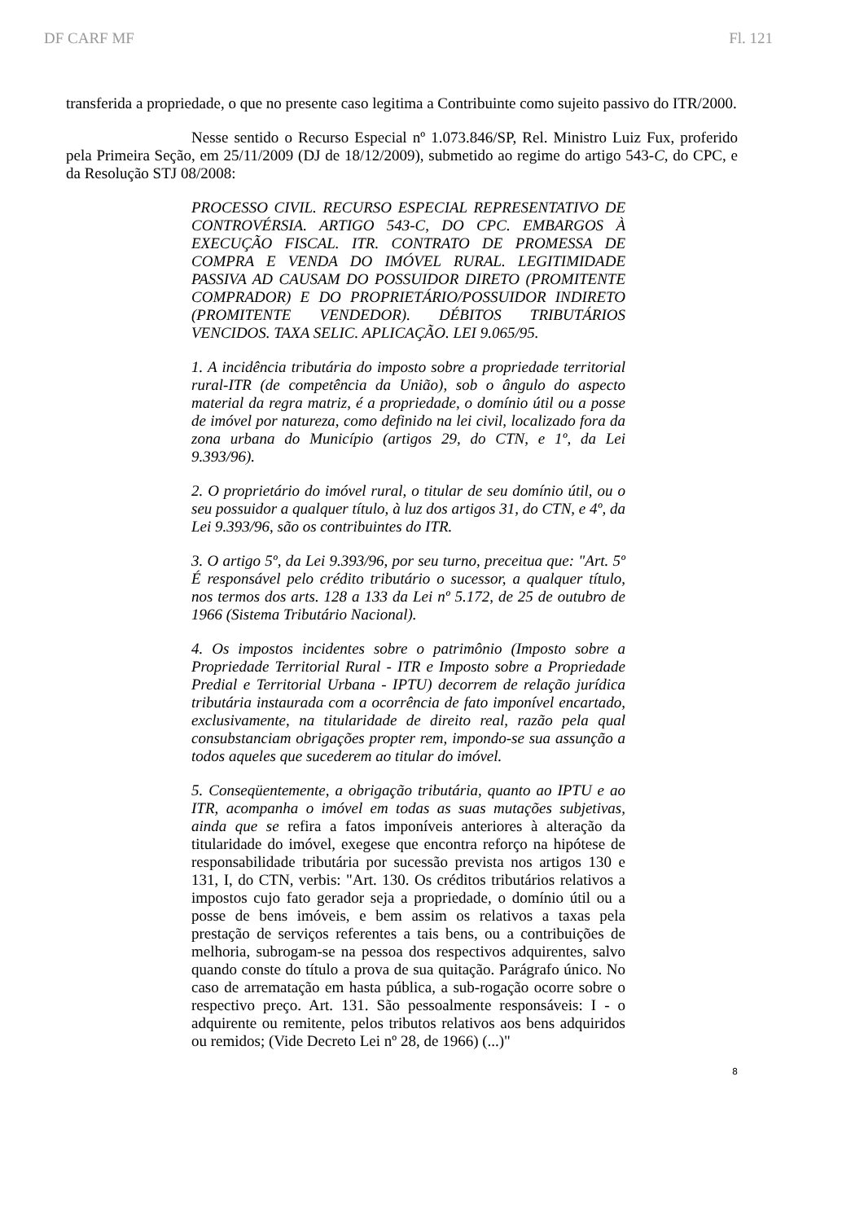DF CARF MF Fl. 121
transferida a propriedade, o que no presente caso legitima a Contribuinte como sujeito passivo do ITR/2000.
Nesse sentido o Recurso Especial nº 1.073.846/SP, Rel. Ministro Luiz Fux, proferido pela Primeira Seção, em 25/11/2009 (DJ de 18/12/2009), submetido ao regime do artigo 543-C, do CPC, e da Resolução STJ 08/2008:
PROCESSO CIVIL. RECURSO ESPECIAL REPRESENTATIVO DE CONTROVÉRSIA. ARTIGO 543-C, DO CPC. EMBARGOS À EXECUÇÃO FISCAL. ITR. CONTRATO DE PROMESSA DE COMPRA E VENDA DO IMÓVEL RURAL. LEGITIMIDADE PASSIVA AD CAUSAM DO POSSUIDOR DIRETO (PROMITENTE COMPRADOR) E DO PROPRIETÁRIO/POSSUIDOR INDIRETO (PROMITENTE VENDEDOR). DÉBITOS TRIBUTÁRIOS VENCIDOS. TAXA SELIC. APLICAÇÃO. LEI 9.065/95.
1. A incidência tributária do imposto sobre a propriedade territorial rural-ITR (de competência da União), sob o ângulo do aspecto material da regra matriz, é a propriedade, o domínio útil ou a posse de imóvel por natureza, como definido na lei civil, localizado fora da zona urbana do Município (artigos 29, do CTN, e 1º, da Lei 9.393/96).
2. O proprietário do imóvel rural, o titular de seu domínio útil, ou o seu possuidor a qualquer título, à luz dos artigos 31, do CTN, e 4º, da Lei 9.393/96, são os contribuintes do ITR.
3. O artigo 5º, da Lei 9.393/96, por seu turno, preceitua que: "Art. 5º É responsável pelo crédito tributário o sucessor, a qualquer título, nos termos dos arts. 128 a 133 da Lei nº 5.172, de 25 de outubro de 1966 (Sistema Tributário Nacional).
4. Os impostos incidentes sobre o patrimônio (Imposto sobre a Propriedade Territorial Rural - ITR e Imposto sobre a Propriedade Predial e Territorial Urbana - IPTU) decorrem de relação jurídica tributária instaurada com a ocorrência de fato imponível encartado, exclusivamente, na titularidade de direito real, razão pela qual consubstanciam obrigações propter rem, impondo-se sua assunção a todos aqueles que sucederem ao titular do imóvel.
5. Conseqüentemente, a obrigação tributária, quanto ao IPTU e ao ITR, acompanha o imóvel em todas as suas mutações subjetivas, ainda que se refira a fatos imponíveis anteriores à alteração da titularidade do imóvel, exegese que encontra reforço na hipótese de responsabilidade tributária por sucessão prevista nos artigos 130 e 131, I, do CTN, verbis: "Art. 130. Os créditos tributários relativos a impostos cujo fato gerador seja a propriedade, o domínio útil ou a posse de bens imóveis, e bem assim os relativos a taxas pela prestação de serviços referentes a tais bens, ou a contribuições de melhoria, subrogam-se na pessoa dos respectivos adquirentes, salvo quando conste do título a prova de sua quitação. Parágrafo único. No caso de arrematação em hasta pública, a sub-rogação ocorre sobre o respectivo preço. Art. 131. São pessoalmente responsáveis: I - o adquirente ou remitente, pelos tributos relativos aos bens adquiridos ou remidos; (Vide Decreto Lei nº 28, de 1966) (...)"
8